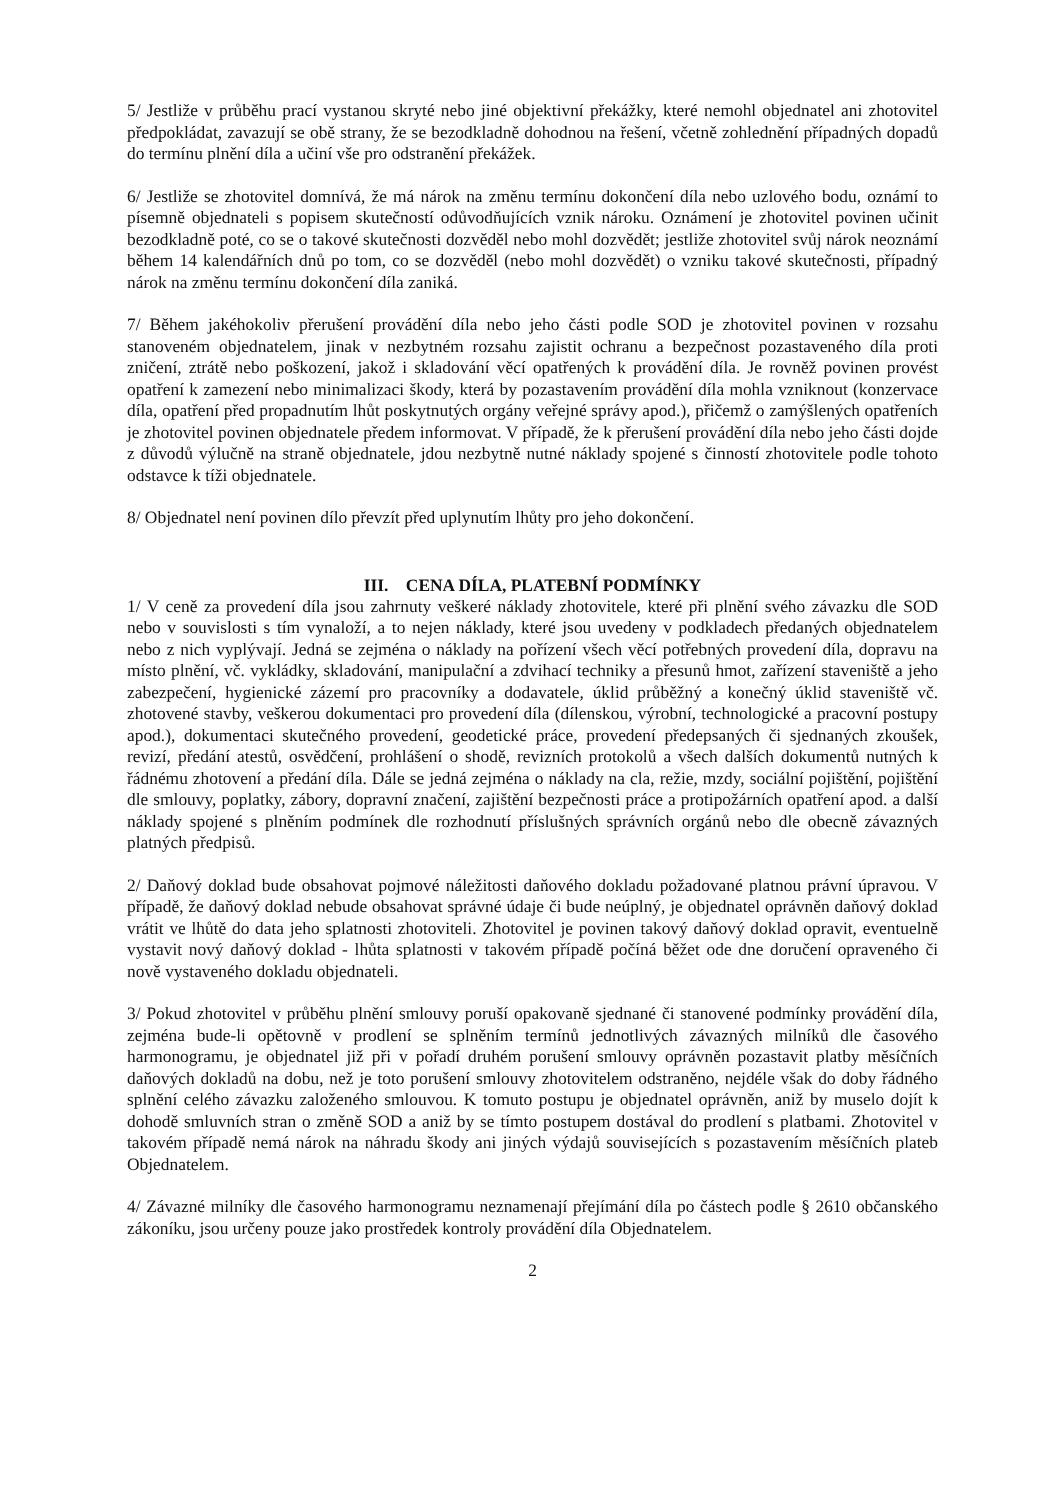5/ Jestliže v průběhu prací vystanou skryté nebo jiné objektivní překážky, které nemohl objednatel ani zhotovitel předpokládat, zavazují se obě strany, že se bezodkladně dohodnou na řešení, včetně zohlednění případných dopadů do termínu plnění díla a učiní vše pro odstranění překážek.
6/ Jestliže se zhotovitel domnívá, že má nárok na změnu termínu dokončení díla nebo uzlového bodu, oznámí to písemně objednateli s popisem skutečností odůvodňujících vznik nároku. Oznámení je zhotovitel povinen učinit bezodkladně poté, co se o takové skutečnosti dozvěděl nebo mohl dozvědět; jestliže zhotovitel svůj nárok neoznámí během 14 kalendářních dnů po tom, co se dozvěděl (nebo mohl dozvědět) o vzniku takové skutečnosti, případný nárok na změnu termínu dokončení díla zaniká.
7/ Během jakéhokoliv přerušení provádění díla nebo jeho části podle SOD je zhotovitel povinen v rozsahu stanoveném objednatelem, jinak v nezbytném rozsahu zajistit ochranu a bezpečnost pozastaveného díla proti zničení, ztrátě nebo poškození, jakož i skladování věcí opatřených k provádění díla. Je rovněž povinen provést opatření k zamezení nebo minimalizaci škody, která by pozastavením provádění díla mohla vzniknout (konzervace díla, opatření před propadnutím lhůt poskytnutých orgány veřejné správy apod.), přičemž o zamýšlených opatřeních je zhotovitel povinen objednatele předem informovat. V případě, že k přerušení provádění díla nebo jeho části dojde z důvodů výlučně na straně objednatele, jdou nezbytně nutné náklady spojené s činností zhotovitele podle tohoto odstavce k tíži objednatele.
8/ Objednatel není povinen dílo převzít před uplynutím lhůty pro jeho dokončení.
III. CENA DÍLA, PLATEBNÍ PODMÍNKY
1/ V ceně za provedení díla jsou zahrnuty veškeré náklady zhotovitele, které při plnění svého závazku dle SOD nebo v souvislosti s tím vynaloží, a to nejen náklady, které jsou uvedeny v podkladech předaných objednatelem nebo z nich vyplývají. Jedná se zejména o náklady na pořízení všech věcí potřebných provedení díla, dopravu na místo plnění, vč. vykládky, skladování, manipulační a zdvihací techniky a přesunů hmot, zařízení staveniště a jeho zabezpečení, hygienické zázemí pro pracovníky a dodavatele, úklid průběžný a konečný úklid staveniště vč. zhotovené stavby, veškerou dokumentaci pro provedení díla (dílenskou, výrobní, technologické a pracovní postupy apod.), dokumentaci skutečného provedení, geodetické práce, provedení předepsaných či sjednaných zkoušek, revizí, předání atestů, osvědčení, prohlášení o shodě, revizních protokolů a všech dalších dokumentů nutných k řádnému zhotovení a předání díla. Dále se jedná zejména o náklady na cla, režie, mzdy, sociální pojištění, pojištění dle smlouvy, poplatky, zábory, dopravní značení, zajištění bezpečnosti práce a protipožárních opatření apod. a další náklady spojené s plněním podmínek dle rozhodnutí příslušných správních orgánů nebo dle obecně závazných platných předpisů.
2/ Daňový doklad bude obsahovat pojmové náležitosti daňového dokladu požadované platnou právní úpravou. V případě, že daňový doklad nebude obsahovat správné údaje či bude neúplný, je objednatel oprávněn daňový doklad vrátit ve lhůtě do data jeho splatnosti zhotoviteli. Zhotovitel je povinen takový daňový doklad opravit, eventuelně vystavit nový daňový doklad - lhůta splatnosti v takovém případě počíná běžet ode dne doručení opraveného či nově vystaveného dokladu objednateli.
3/ Pokud zhotovitel v průběhu plnění smlouvy poruší opakovaně sjednané či stanovené podmínky provádění díla, zejména bude-li opětovně v prodlení se splněním termínů jednotlivých závazných milníků dle časového harmonogramu, je objednatel již při v pořadí druhém porušení smlouvy oprávněn pozastavit platby měsíčních daňových dokladů na dobu, než je toto porušení smlouvy zhotovitelem odstraněno, nejdéle však do doby řádného splnění celého závazku založeného smlouvou. K tomuto postupu je objednatel oprávněn, aniž by muselo dojít k dohodě smluvních stran o změně SOD a aniž by se tímto postupem dostával do prodlení s platbami. Zhotovitel v takovém případě nemá nárok na náhradu škody ani jiných výdajů souvisejících s pozastavením měsíčních plateb Objednatelem.
4/ Závazné milníky dle časového harmonogramu neznamenají přejímání díla po částech podle § 2610 občanského zákoníku, jsou určeny pouze jako prostředek kontroly provádění díla Objednatelem.
2